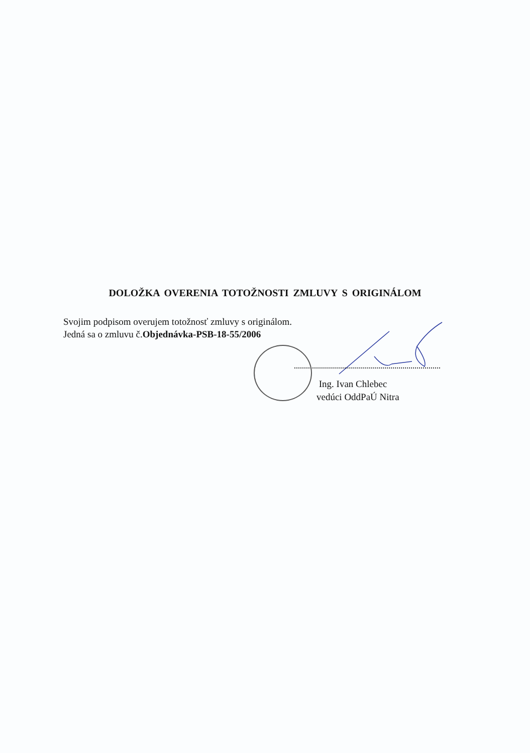DOLOŽKA OVERENIA TOTOŽNOSTI ZMLUVY S ORIGINÁLOM
Svojim podpisom overujem totožnosť zmluvy s originálom.
Jedná sa o zmluvu č.Objednávka-PSB-18-55/2006
Ing. Ivan Chlebec
vedúci OddPaÚ Nitra